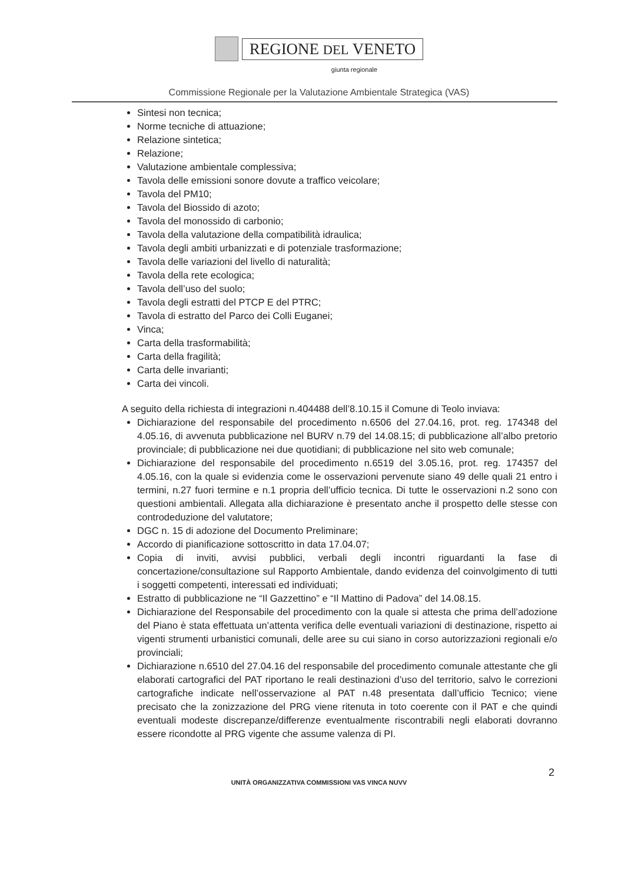REGIONE DEL VENETO
giunta regionale
Commissione Regionale per la Valutazione Ambientale Strategica (VAS)
Sintesi non tecnica;
Norme tecniche di attuazione;
Relazione sintetica;
Relazione;
Valutazione ambientale complessiva;
Tavola delle emissioni sonore dovute a traffico veicolare;
Tavola del PM10;
Tavola del Biossido di azoto;
Tavola del monossido di carbonio;
Tavola della valutazione della compatibilità idraulica;
Tavola degli ambiti urbanizzati e di potenziale trasformazione;
Tavola delle variazioni del livello di naturalità;
Tavola della rete ecologica;
Tavola dell’uso del suolo;
Tavola degli estratti del PTCP E del PTRC;
Tavola di estratto del Parco dei Colli Euganei;
Vinca;
Carta della trasformabilità;
Carta della fragilità;
Carta delle invarianti;
Carta dei vincoli.
A seguito della richiesta di integrazioni n.404488 dell’8.10.15 il Comune di Teolo inviava:
Dichiarazione del responsabile del procedimento n.6506 del 27.04.16, prot. reg. 174348 del 4.05.16, di avvenuta pubblicazione nel BURV n.79 del 14.08.15; di pubblicazione all’albo pretorio provinciale; di pubblicazione nei due quotidiani; di pubblicazione nel sito web comunale;
Dichiarazione del responsabile del procedimento n.6519 del 3.05.16, prot. reg. 174357 del 4.05.16, con la quale si evidenzia come le osservazioni pervenute siano 49 delle quali 21 entro i termini, n.27 fuori termine e n.1 propria dell’ufficio tecnica. Di tutte le osservazioni n.2 sono con questioni ambientali. Allegata alla dichiarazione è presentato anche il prospetto delle stesse con controdeduzione del valutatore;
DGC n. 15 di adozione del Documento Preliminare;
Accordo di pianificazione sottoscritto in data 17.04.07;
Copia di inviti, avvisi pubblici, verbali degli incontri riguardanti la fase di concertazione/consultazione sul Rapporto Ambientale, dando evidenza del coinvolgimento di tutti i soggetti competenti, interessati ed individuati;
Estratto di pubblicazione ne “Il Gazzettino” e “Il Mattino di Padova” del 14.08.15.
Dichiarazione del Responsabile del procedimento con la quale si attesta che prima dell’adozione del Piano è stata effettuata un’attenta verifica delle eventuali variazioni di destinazione, rispetto ai vigenti strumenti urbanistici comunali, delle aree su cui siano in corso autorizzazioni regionali e/o provinciali;
Dichiarazione n.6510 del 27.04.16 del responsabile del procedimento comunale attestante che gli elaborati cartografici del PAT riportano le reali destinazioni d’uso del territorio, salvo le correzioni cartografiche indicate nell’osservazione al PAT n.48 presentata dall’ufficio Tecnico; viene precisato che la zonizzazione del PRG viene ritenuta in toto coerente con il PAT e che quindi eventuali modeste discrepanze/differenze eventualmente riscontrabili negli elaborati dovranno essere ricondotte al PRG vigente che assume valenza di PI.
2
UNITÀ ORGANIZZATIVA COMMISSIONI VAS VINCA NUVV